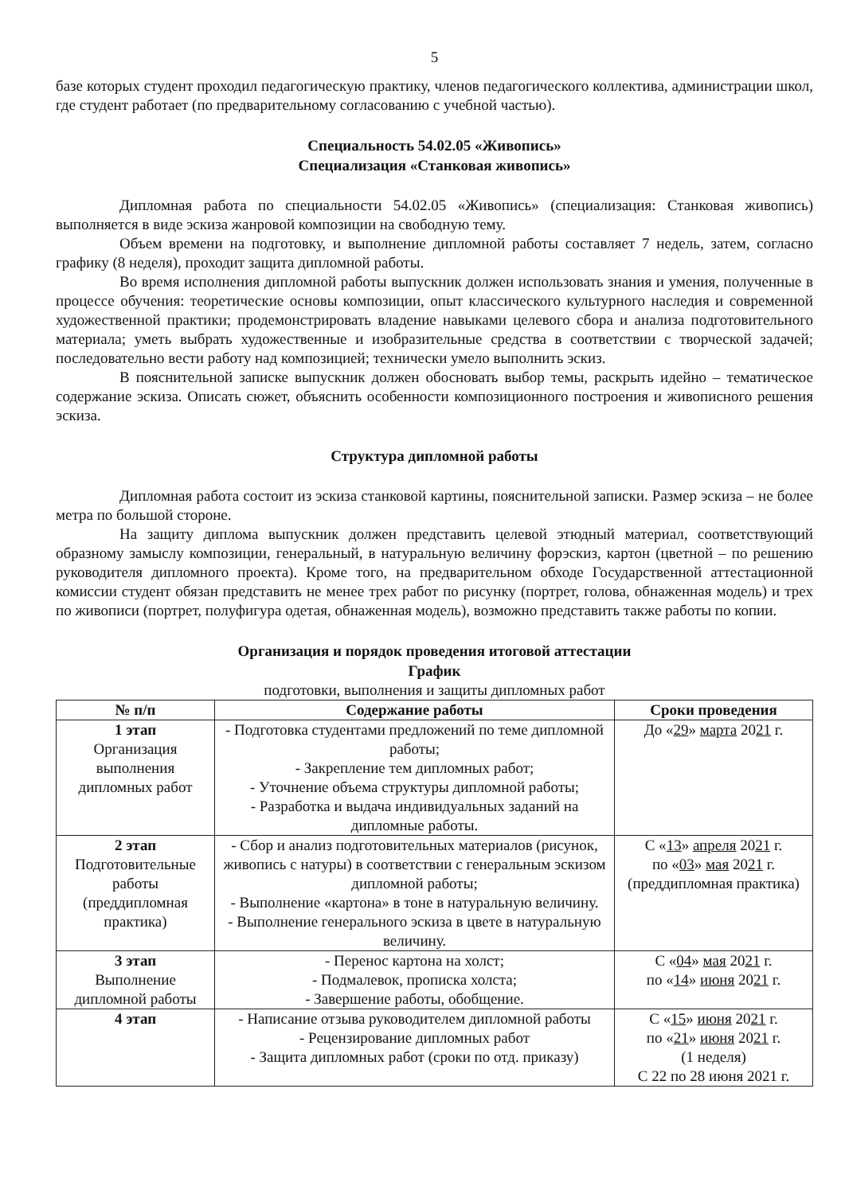5
базе которых студент проходил педагогическую практику, членов педагогического коллектива, администрации школ, где студент работает (по предварительному согласованию с учебной частью).
Специальность 54.02.05 «Живопись»
Специализация «Станковая живопись»
Дипломная работа по специальности 54.02.05 «Живопись» (специализация: Станковая живопись) выполняется в виде эскиза жанровой композиции на свободную тему.
Объем времени на подготовку, и выполнение дипломной работы составляет 7 недель, затем, согласно графику (8 неделя), проходит защита дипломной работы.
Во время исполнения дипломной работы выпускник должен использовать знания и умения, полученные в процессе обучения: теоретические основы композиции, опыт классического культурного наследия и современной художественной практики; продемонстрировать владение навыками целевого сбора и анализа подготовительного материала; уметь выбрать художественные и изобразительные средства в соответствии с творческой задачей; последовательно вести работу над композицией; технически умело выполнить эскиз.
В пояснительной записке выпускник должен обосновать выбор темы, раскрыть идейно – тематическое содержание эскиза. Описать сюжет, объяснить особенности композиционного построения и живописного решения эскиза.
Структура дипломной работы
Дипломная работа состоит из эскиза станковой картины, пояснительной записки. Размер эскиза – не более метра по большой стороне.
На защиту диплома выпускник должен представить целевой этюдный материал, соответствующий образному замыслу композиции, генеральный, в натуральную величину форэскиз, картон (цветной – по решению руководителя дипломного проекта). Кроме того, на предварительном обходе Государственной аттестационной комиссии студент обязан представить не менее трех работ по рисунку (портрет, голова, обнаженная модель) и трех по живописи (портрет, полуфигура одетая, обнаженная модель), возможно представить также работы по копии.
Организация и порядок проведения итоговой аттестации
График
подготовки, выполнения и защиты дипломных работ
| № п/п | Содержание работы | Сроки проведения |
| --- | --- | --- |
| 1 этап Организация выполнения дипломных работ | - Подготовка студентами предложений по теме дипломной работы; - Закрепление тем дипломных работ; - Уточнение объема структуры дипломной работы; - Разработка и выдача индивидуальных заданий на дипломные работы. | До « 29 » марта 20 21 г. |
| 2 этап Подготовительные работы (преддипломная практика) | - Сбор и анализ подготовительных материалов (рисунок, живопись с натуры) в соответствии с генеральным эскизом дипломной работы; - Выполнение «картона» в тоне в натуральную величину. - Выполнение генерального эскиза в цвете в натуральную величину. | С « 13 » апреля 20 21 г. по « 03 » мая 20 21 г. (преддипломная практика) |
| 3 этап Выполнение дипломной работы | - Перенос картона на холст; - Подмалевок, прописка холста; - Завершение работы, обобщение. | С « 04 » мая 20 21 г. по « 14 » июня 20 21 г. |
| 4 этап | - Написание отзыва руководителем дипломной работы - Рецензирование дипломных работ - Защита дипломных работ (сроки по отд. приказу) | С « 15 » июня 20 21 г. по « 21 » июня 20 21 г. (1 неделя) С 22 по 28 июня 2021 г. |